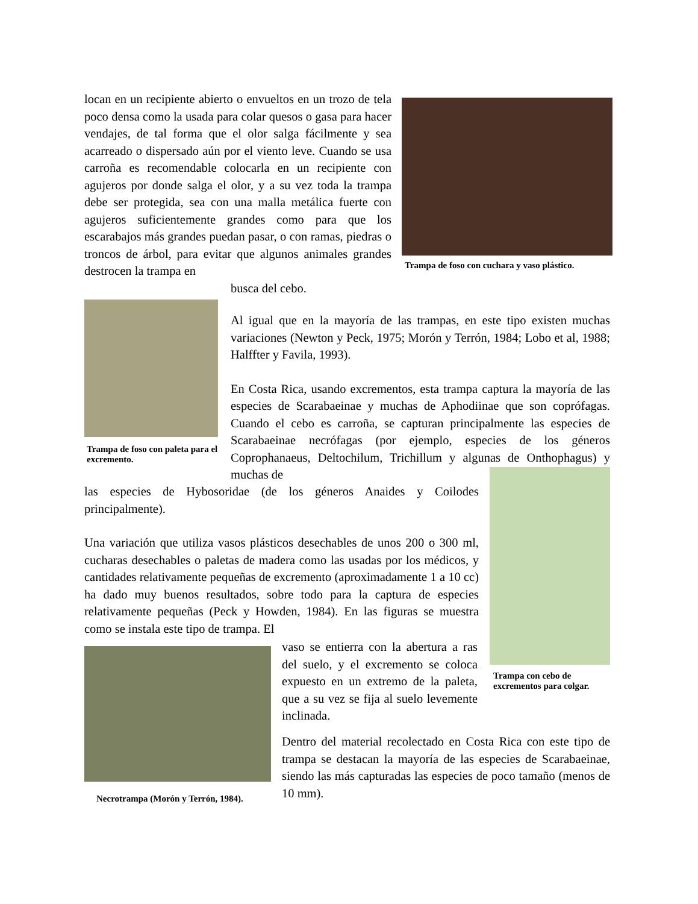locan en un recipiente abierto o envueltos en un trozo de tela poco densa como la usada para colar quesos o gasa para hacer vendajes, de tal forma que el olor salga fácilmente y sea acarreado o dispersado aún por el viento leve. Cuando se usa carroña es recomendable colocarla en un recipiente con agujeros por donde salga el olor, y a su vez toda la trampa debe ser protegida, sea con una malla metálica fuerte con agujeros suficientemente grandes como para que los escarabajos más grandes puedan pasar, o con ramas, piedras o troncos de árbol, para evitar que algunos animales grandes destrocen la trampa en
busca del cebo.
Trampa de foso con cuchara y vaso plástico.
Trampa de foso con paleta para el excremento.
Al igual que en la mayoría de las trampas, en este tipo existen muchas variaciones (Newton y Peck, 1975; Morón y Terrón, 1984; Lobo et al, 1988; Halffter y Favila, 1993).
En Costa Rica, usando excrementos, esta trampa captura la mayoría de las especies de Scarabaeinae y muchas de Aphodiinae que son coprófagas. Cuando el cebo es carroña, se capturan principalmente las especies de Scarabaeinae necrófagas (por ejemplo, especies de los géneros Coprophanaeus, Deltochilum, Trichillum y algunas de Onthophagus) y muchas de
Trampa con cebo de excrementos para colgar.
las especies de Hybosoridae (de los géneros Anaides y Coilodes principalmente).
Una variación que utiliza vasos plásticos desechables de unos 200 o 300 ml, cucharas desechables o paletas de madera como las usadas por los médicos, y cantidades relativamente pequeñas de excremento (aproximadamente 1 a 10 cc) ha dado muy buenos resultados, sobre todo para la captura de especies relativamente pequeñas (Peck y Howden, 1984). En las figuras se muestra como se instala este tipo de trampa. El
Necrotrampa (Morón y Terrón, 1984).
vaso se entierra con la abertura a ras del suelo, y el excremento se coloca expuesto en un extremo de la paleta, que a su vez se fija al suelo levemente inclinada.
Dentro del material recolectado en Costa Rica con este tipo de trampa se destacan la mayoría de las especies de Scarabaeinae, siendo las más capturadas las especies de poco tamaño (menos de 10 mm).